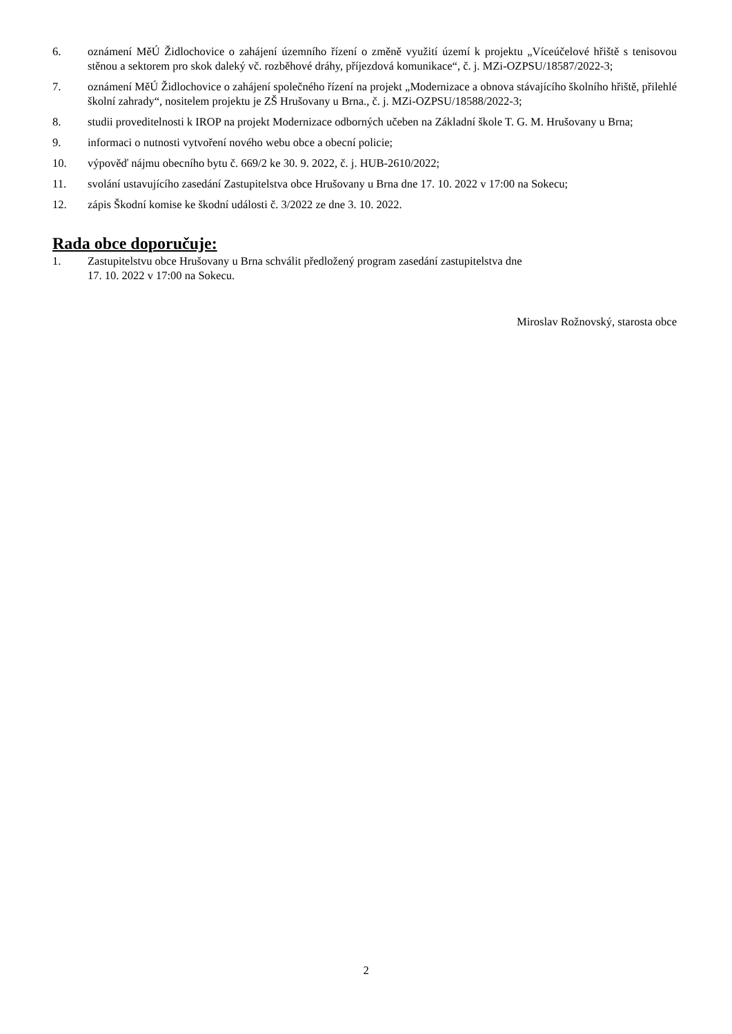6. oznámení MěÚ Židlochovice o zahájení územního řízení o změně využití území k projektu „Víceúčelové hřiště s tenisovou stěnou a sektorem pro skok daleký vč. rozběhové dráhy, příjezdová komunikace“, č. j. MZi-OZPSU/18587/2022-3;
7. oznámení MěÚ Židlochovice o zahájení společného řízení na projekt „Modernizace a obnova stávajícího školního hřiště, přilehlé školní zahrady“, nositelem projektu je ZŠ Hrušovany u Brna., č. j. MZi-OZPSU/18588/2022-3;
8. studii proveditelnosti k IROP na projekt Modernizace odborných učeben na Základní škole T. G. M. Hrušovany u Brna;
9. informaci o nutnosti vytvoření nového webu obce a obecní policie;
10. výpověď nájmu obecního bytu č. 669/2 ke 30. 9. 2022, č. j. HUB-2610/2022;
11. svolání ustavujícího zasedání Zastupitelstva obce Hrušovany u Brna dne 17. 10. 2022 v 17:00 na Sokecu;
12. zápis Škodní komise ke škodní události č. 3/2022 ze dne 3. 10. 2022.
Rada obce doporučuje:
1. Zastupitelstvu obce Hrušovany u Brna schválit předložený program zasedání zastupitelstva dne
17. 10. 2022 v 17:00 na Sokecu.
Miroslav Rožnovský, starosta obce
2